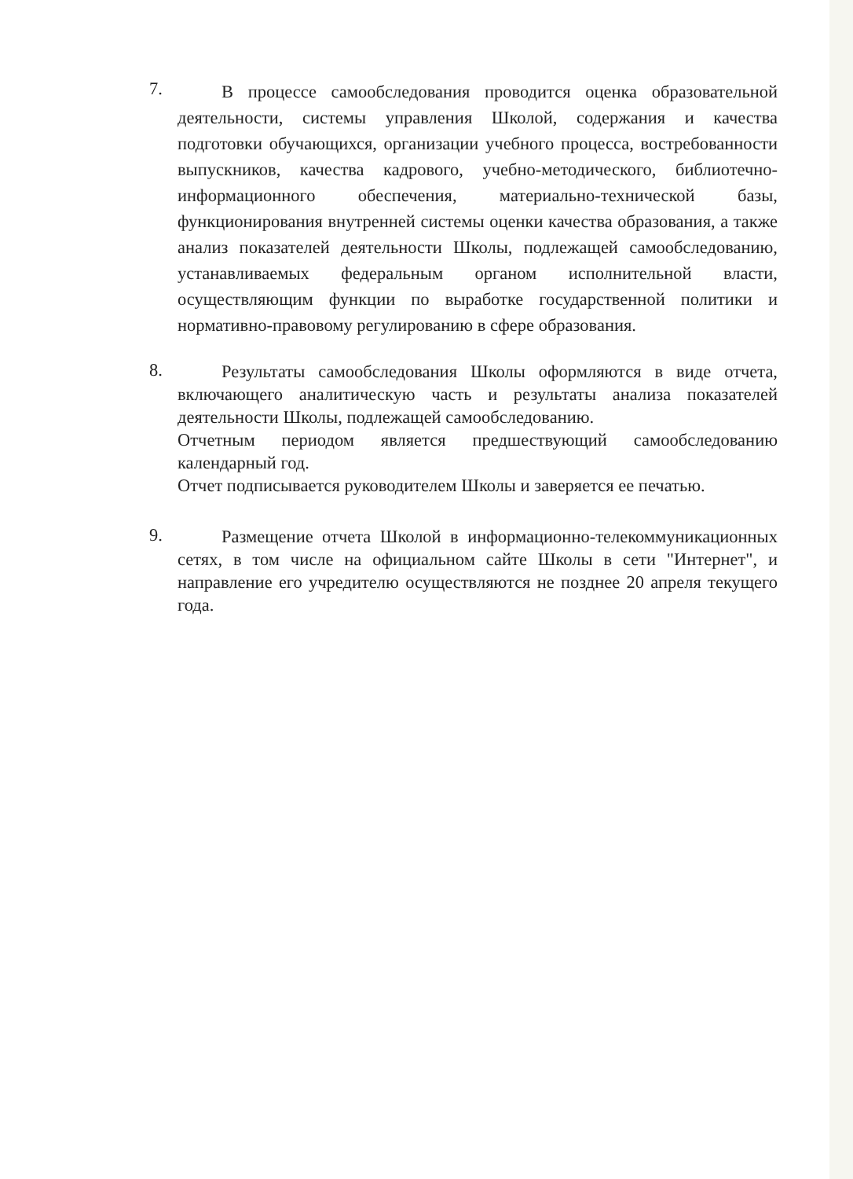7.
В процессе самообследования проводится оценка образовательной деятельности, системы управления Школой, содержания и качества подготовки обучающихся, организации учебного процесса, востребованности выпускников, качества кадрового, учебно-методического, библиотечно-информационного обеспечения, материально-технической базы, функционирования внутренней системы оценки качества образования, а также анализ показателей деятельности Школы, подлежащей самообследованию, устанавливаемых федеральным органом исполнительной власти, осуществляющим функции по выработке государственной политики и нормативно-правовому регулированию в сфере образования.
8.
Результаты самообследования Школы оформляются в виде отчета, включающего аналитическую часть и результаты анализа показателей деятельности Школы, подлежащей самообследованию.
Отчетным периодом является предшествующий самообследованию календарный год.
Отчет подписывается руководителем Школы и заверяется ее печатью.
9.
Размещение отчета Школой в информационно-телекоммуникационных сетях, в том числе на официальном сайте Школы в сети "Интернет", и направление его учредителю осуществляются не позднее 20 апреля текущего года.